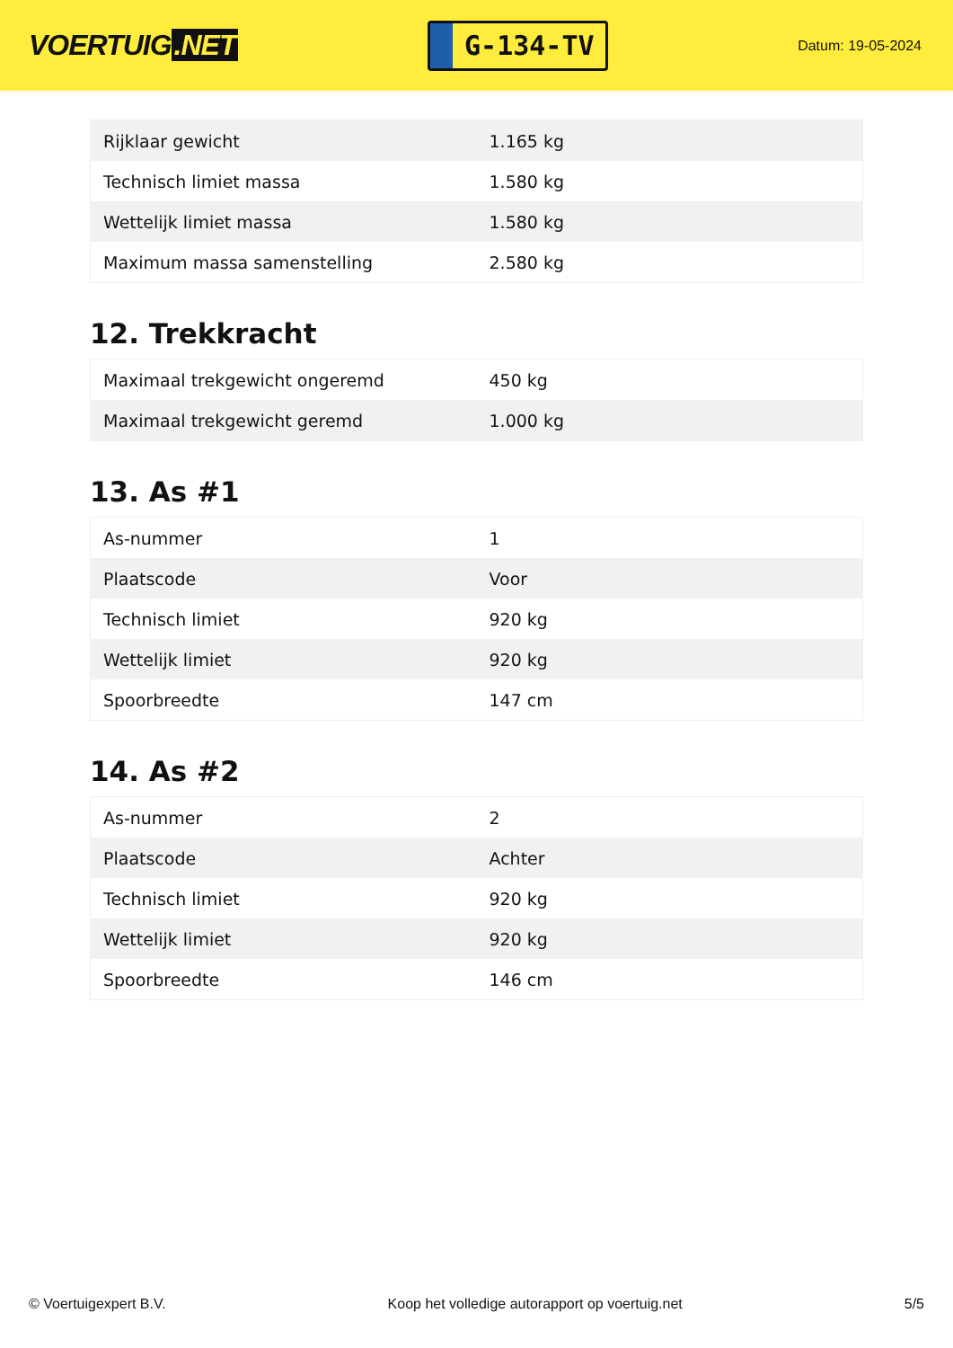VOERTUIG.NET
G-134-TV
Datum: 19-05-2024
| Rijklaar gewicht | 1.165 kg |
| Technisch limiet massa | 1.580 kg |
| Wettelijk limiet massa | 1.580 kg |
| Maximum massa samenstelling | 2.580 kg |
12. Trekkracht
| Maximaal trekgewicht ongeremd | 450 kg |
| Maximaal trekgewicht geremd | 1.000 kg |
13. As #1
| As-nummer | 1 |
| Plaatscode | Voor |
| Technisch limiet | 920 kg |
| Wettelijk limiet | 920 kg |
| Spoorbreedte | 147 cm |
14. As #2
| As-nummer | 2 |
| Plaatscode | Achter |
| Technisch limiet | 920 kg |
| Wettelijk limiet | 920 kg |
| Spoorbreedte | 146 cm |
© Voertuigexpert B.V. Koop het volledige autorapport op voertuig.net 5/5